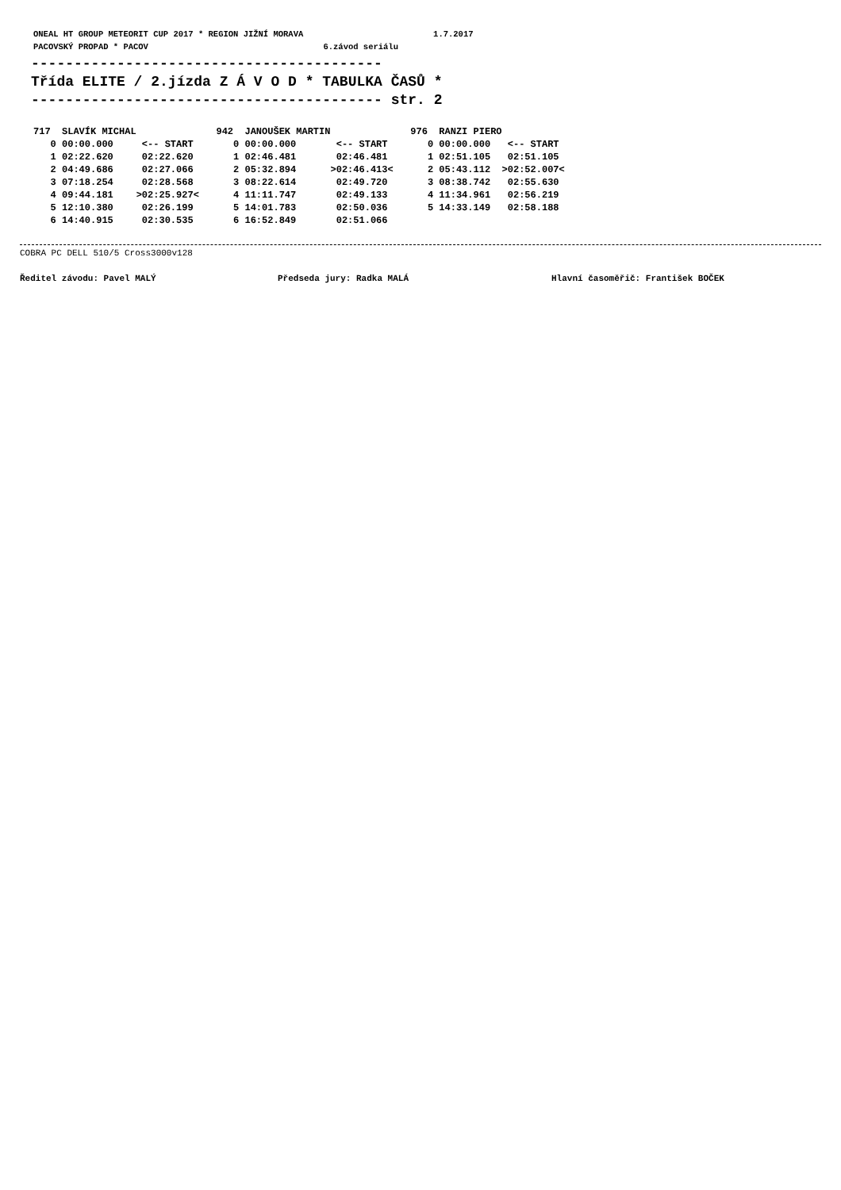ONEAL HT GROUP METEORIT CUP 2017 * REGION JIŽNÍ MORAVA 1.7.2017 PACOVSKÝ PROPAD * PACOV 6.závod seriálu
----------------------------------------- Třída ELITE / 2.jízda Z Á V O D * TABULKA ČASŮ * ----------------------------------------- str. 2
| 717 SLAVÍK MICHAL | | 942 JANOUŠEK MARTIN | | 976 RANZI PIERO | |
| 0 00:00.000 | <-- START | 0 00:00.000 | <-- START | 0 00:00.000 | <-- START |
| 1 02:22.620 | 02:22.620 | 1 02:46.481 | 02:46.481 | 1 02:51.105 | 02:51.105 |
| 2 04:49.686 | 02:27.066 | 2 05:32.894 | >02:46.413< | 2 05:43.112 | >02:52.007< |
| 3 07:18.254 | 02:28.568 | 3 08:22.614 | 02:49.720 | 3 08:38.742 | 02:55.630 |
| 4 09:44.181 | >02:25.927< | 4 11:11.747 | 02:49.133 | 4 11:34.961 | 02:56.219 |
| 5 12:10.380 | 02:26.199 | 5 14:01.783 | 02:50.036 | 5 14:33.149 | 02:58.188 |
| 6 14:40.915 | 02:30.535 | 6 16:52.849 | 02:51.066 | | |
COBRA PC DELL 510/5 Cross3000v128
Ředitel závodu: Pavel MALÝ Předseda jury: Radka MALÁ Hlavní časoměřič: František BOČEK